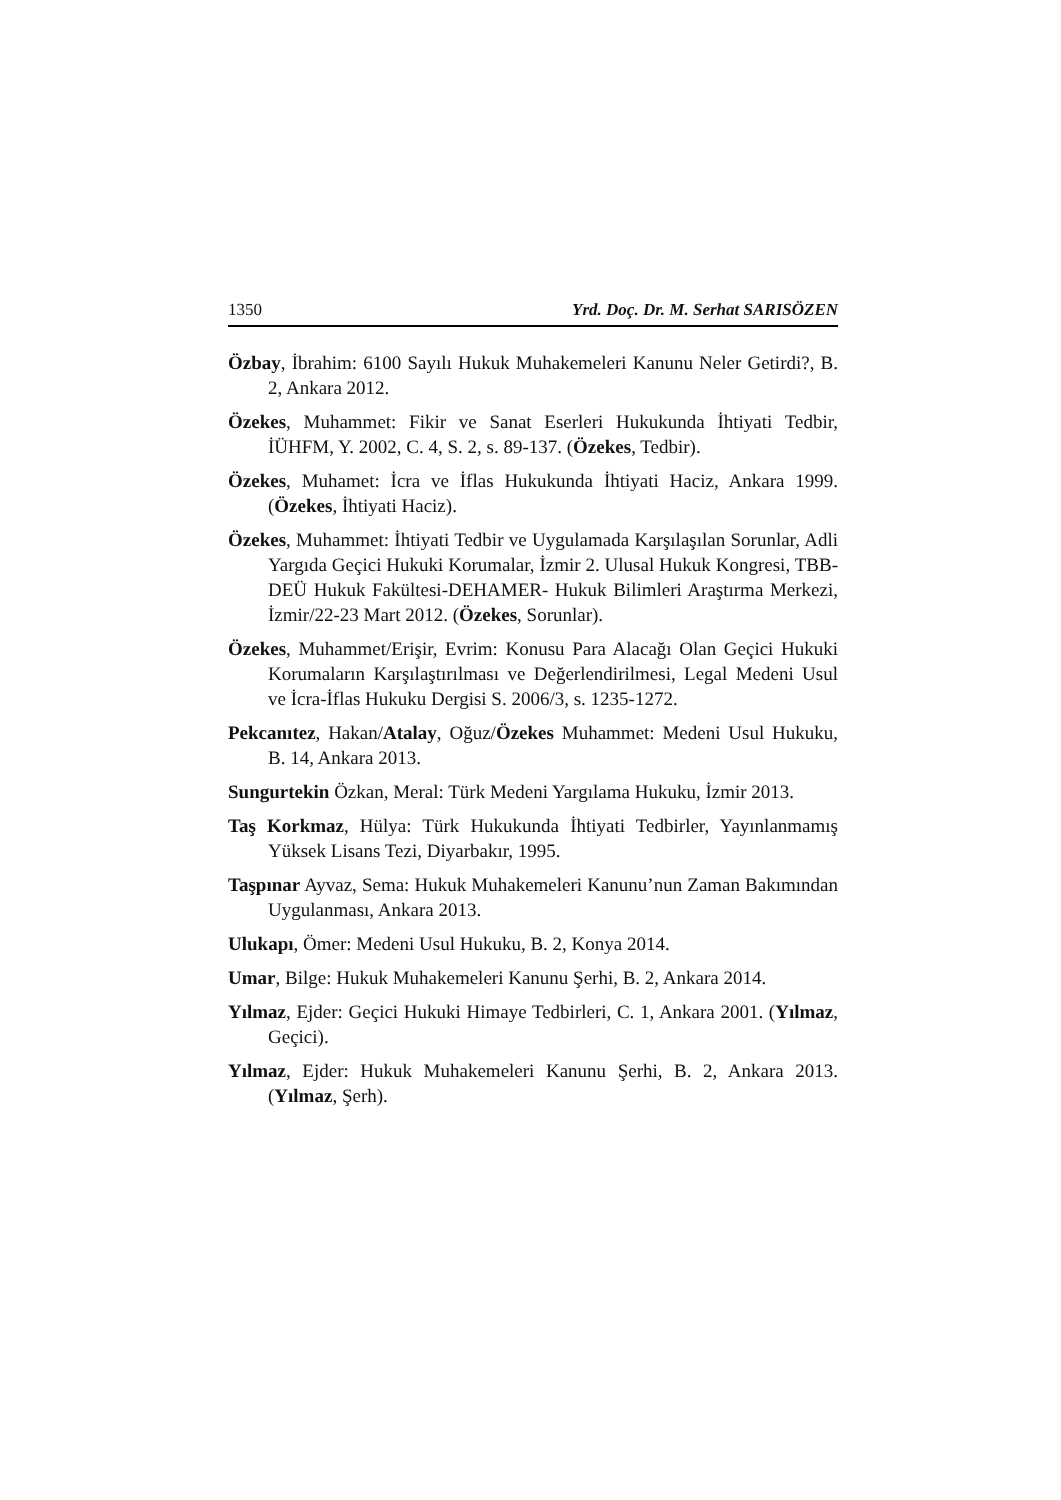1350 Yrd. Doç. Dr. M. Serhat SARISÖZEN
Özbay, İbrahim: 6100 Sayılı Hukuk Muhakemeleri Kanunu Neler Getirdi?, B. 2, Ankara 2012.
Özekes, Muhammet: Fikir ve Sanat Eserleri Hukukunda İhtiyati Tedbir, İÜHFM, Y. 2002, C. 4, S. 2, s. 89-137. (Özekes, Tedbir).
Özekes, Muhamet: İcra ve İflas Hukukunda İhtiyati Haciz, Ankara 1999. (Özekes, İhtiyati Haciz).
Özekes, Muhammet: İhtiyati Tedbir ve Uygulamada Karşılaşılan Sorunlar, Adli Yargıda Geçici Hukuki Korumalar, İzmir 2. Ulusal Hukuk Kongresi, TBB-DEÜ Hukuk Fakültesi-DEHAMER- Hukuk Bilimleri Araştırma Merkezi, İzmir/22-23 Mart 2012. (Özekes, Sorunlar).
Özekes, Muhammet/Erişir, Evrim: Konusu Para Alacağı Olan Geçici Hukuki Korumaların Karşılaştırılması ve Değerlendirilmesi, Legal Medeni Usul ve İcra-İflas Hukuku Dergisi S. 2006/3, s. 1235-1272.
Pekcanıtez, Hakan/Atalay, Oğuz/Özekes Muhammet: Medeni Usul Hukuku, B. 14, Ankara 2013.
Sungurtekin Özkan, Meral: Türk Medeni Yargılama Hukuku, İzmir 2013.
Taş Korkmaz, Hülya: Türk Hukukunda İhtiyati Tedbirler, Yayınlanmamış Yüksek Lisans Tezi, Diyarbakır, 1995.
Taşpınar Ayvaz, Sema: Hukuk Muhakemeleri Kanunu’nun Zaman Bakımından Uygulanması, Ankara 2013.
Ulukapı, Ömer: Medeni Usul Hukuku, B. 2, Konya 2014.
Umar, Bilge: Hukuk Muhakemeleri Kanunu Şerhi, B. 2, Ankara 2014.
Yılmaz, Ejder: Geçici Hukuki Himaye Tedbirleri, C. 1, Ankara 2001. (Yılmaz, Geçici).
Yılmaz, Ejder: Hukuk Muhakemeleri Kanunu Şerhi, B. 2, Ankara 2013. (Yılmaz, Şerh).